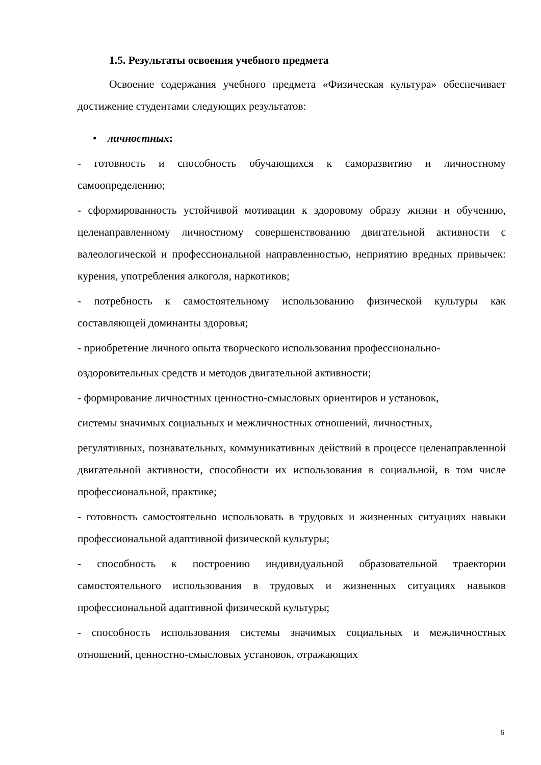1.5. Результаты освоения учебного предмета
Освоение содержания учебного предмета «Физическая культура» обеспечивает достижение студентами следующих результатов:
• личностных:
- готовность и способность обучающихся к саморазвитию и личностному самоопределению;
- сформированность устойчивой мотивации к здоровому образу жизни и обучению, целенаправленному личностному совершенствованию двигательной активности с валеологической и профессиональной направленностью, неприятию вредных привычек: курения, употребления алкоголя, наркотиков;
- потребность к самостоятельному использованию физической культуры как составляющей доминанты здоровья;
- приобретение личного опыта творческого использования профессионально-
оздоровительных средств и методов двигательной активности;
- формирование личностных ценностно-смысловых ориентиров и установок,
системы значимых социальных и межличностных отношений, личностных,
регулятивных, познавательных, коммуникативных действий в процессе целенаправленной двигательной активности, способности их использования в социальной, в том числе профессиональной, практике;
- готовность самостоятельно использовать в трудовых и жизненных ситуациях навыки профессиональной адаптивной физической культуры;
- способность к построению индивидуальной образовательной траектории самостоятельного использования в трудовых и жизненных ситуациях навыков профессиональной адаптивной физической культуры;
- способность использования системы значимых социальных и межличностных отношений, ценностно-смысловых установок, отражающих
6